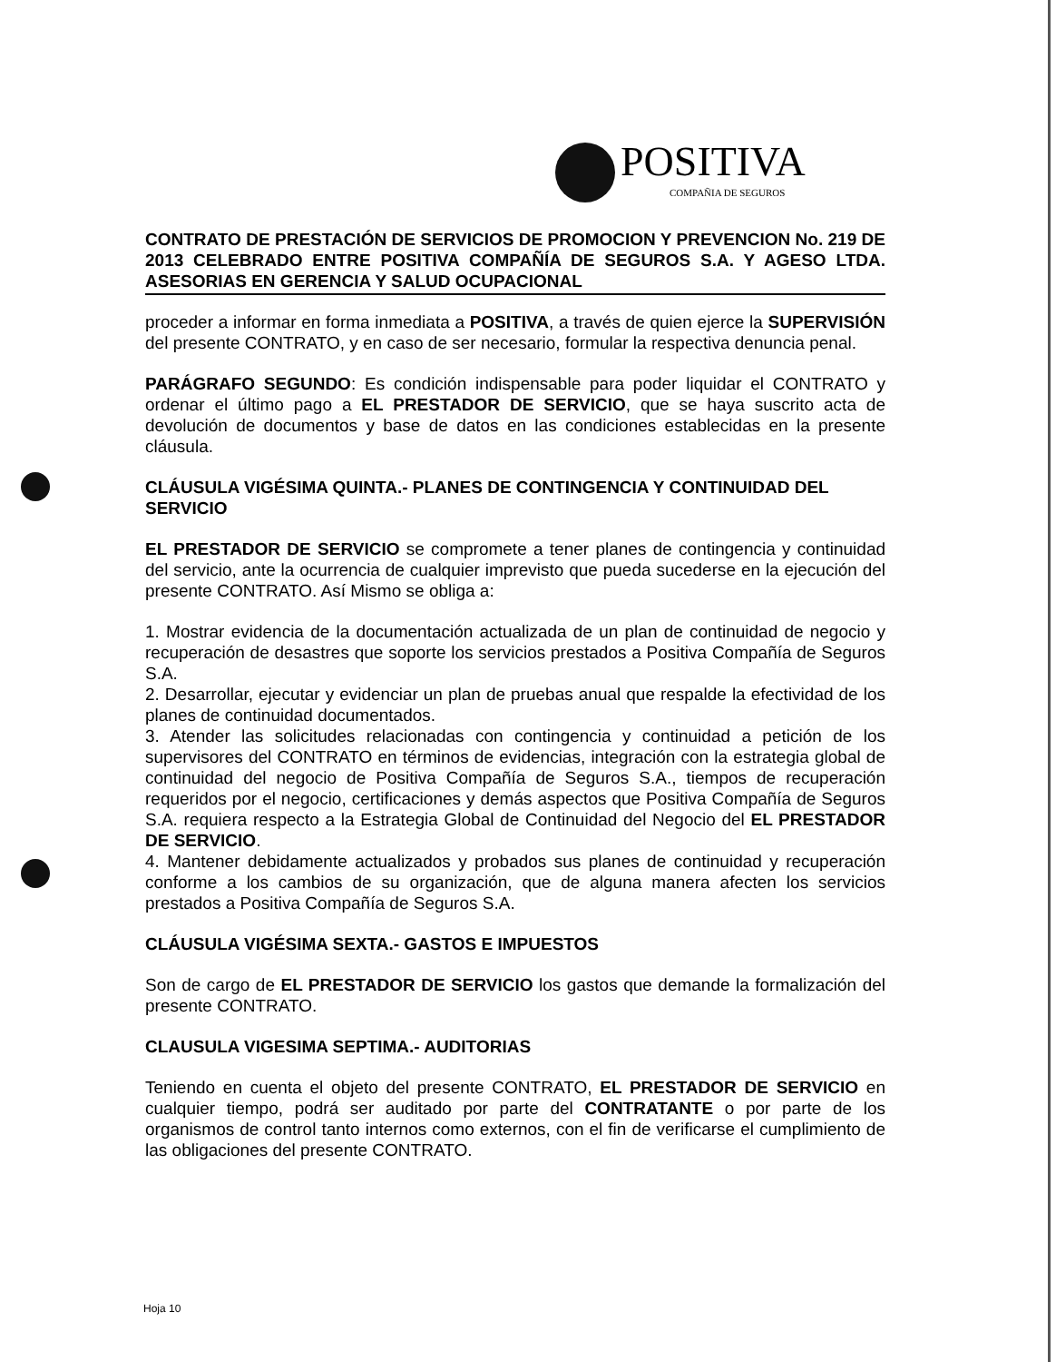POSITIVA
COMPAÑIA DE SEGUROS
CONTRATO DE PRESTACIÓN DE SERVICIOS DE PROMOCION Y PREVENCION No. 219 DE 2013 CELEBRADO ENTRE POSITIVA COMPAÑÍA DE SEGUROS S.A. Y AGESO LTDA. ASESORIAS EN GERENCIA Y SALUD OCUPACIONAL
proceder a informar en forma inmediata a POSITIVA, a través de quien ejerce la SUPERVISIÓN del presente CONTRATO, y en caso de ser necesario, formular la respectiva denuncia penal.
PARÁGRAFO SEGUNDO: Es condición indispensable para poder liquidar el CONTRATO y ordenar el último pago a EL PRESTADOR DE SERVICIO, que se haya suscrito acta de devolución de documentos y base de datos en las condiciones establecidas en la presente cláusula.
CLÁUSULA VIGÉSIMA QUINTA.- PLANES DE CONTINGENCIA Y CONTINUIDAD DEL SERVICIO
EL PRESTADOR DE SERVICIO se compromete a tener planes de contingencia y continuidad del servicio, ante la ocurrencia de cualquier imprevisto que pueda sucederse en la ejecución del presente CONTRATO. Así Mismo se obliga a:
1. Mostrar evidencia de la documentación actualizada de un plan de continuidad de negocio y recuperación de desastres que soporte los servicios prestados a Positiva Compañía de Seguros S.A.
2. Desarrollar, ejecutar y evidenciar un plan de pruebas anual que respalde la efectividad de los planes de continuidad documentados.
3. Atender las solicitudes relacionadas con contingencia y continuidad a petición de los supervisores del CONTRATO en términos de evidencias, integración con la estrategia global de continuidad del negocio de Positiva Compañía de Seguros S.A., tiempos de recuperación requeridos por el negocio, certificaciones y demás aspectos que Positiva Compañía de Seguros S.A. requiera respecto a la Estrategia Global de Continuidad del Negocio del EL PRESTADOR DE SERVICIO.
4. Mantener debidamente actualizados y probados sus planes de continuidad y recuperación conforme a los cambios de su organización, que de alguna manera afecten los servicios prestados a Positiva Compañía de Seguros S.A.
CLÁUSULA VIGÉSIMA SEXTA.- GASTOS E IMPUESTOS
Son de cargo de EL PRESTADOR DE SERVICIO los gastos que demande la formalización del presente CONTRATO.
CLAUSULA VIGESIMA SEPTIMA.- AUDITORIAS
Teniendo en cuenta el objeto del presente CONTRATO, EL PRESTADOR DE SERVICIO en cualquier tiempo, podrá ser auditado por parte del CONTRATANTE o por parte de los organismos de control tanto internos como externos, con el fin de verificarse el cumplimiento de las obligaciones del presente CONTRATO.
Hoja 10